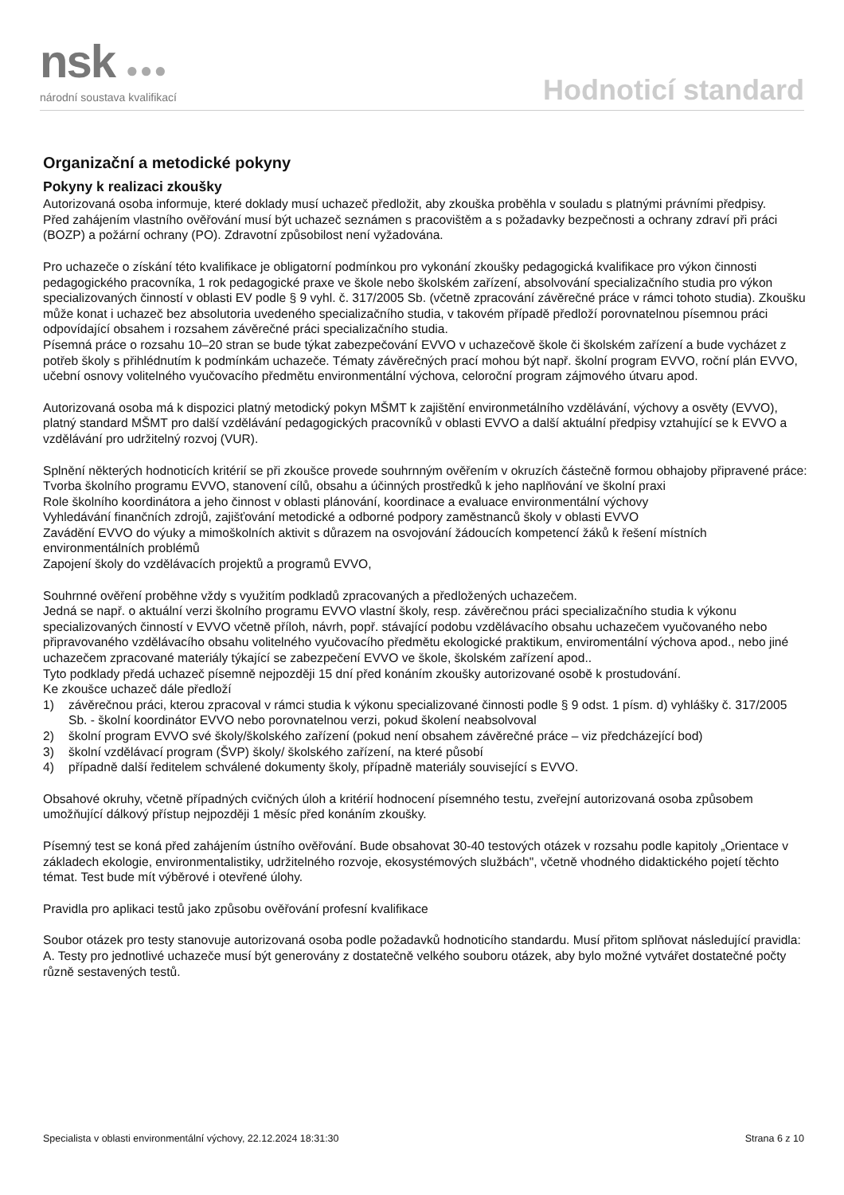nsk ●●●
národní soustava kvalifikací
Hodnoticí standard
Organizační a metodické pokyny
Pokyny k realizaci zkoušky
Autorizovaná osoba informuje, které doklady musí uchazeč předložit, aby zkouška proběhla v souladu s platnými právními předpisy.
Před zahájením vlastního ověřování musí být uchazeč seznámen s pracovištěm a s požadavky bezpečnosti a ochrany zdraví při práci (BOZP) a požární ochrany (PO). Zdravotní způsobilost není vyžadována.
Pro uchazeče o získání této kvalifikace je obligatorní podmínkou pro vykonání zkoušky pedagogická kvalifikace pro výkon činnosti pedagogického pracovníka, 1 rok pedagogické praxe ve škole nebo školském zařízení, absolvování specializačního studia pro výkon specializovaných činností v oblasti EV podle § 9 vyhl. č. 317/2005 Sb. (včetně zpracování závěrečné práce v rámci tohoto studia). Zkoušku může konat i uchazeč bez absolutoria uvedeného specializačního studia, v takovém případě předloží porovnatelnou písemnou práci odpovídající obsahem i rozsahem závěrečné práci specializačního studia.
Písemná práce o rozsahu 10–20 stran se bude týkat zabezpečování EVVO v uchazečově škole či školském zařízení a bude vycházet z potřeb školy s přihlédnutím k podmínkám uchazeče. Tématy závěrečných prací mohou být např. školní program EVVO, roční plán EVVO, učební osnovy volitelného vyučovacího předmětu environmentální výchova, celoroční program zájmového útvaru apod.
Autorizovaná osoba má k dispozici platný metodický pokyn MŠMT k zajištění environmetálního vzdělávání, výchovy a osvěty (EVVO), platný standard MŠMT pro další vzdělávání pedagogických pracovníků v oblasti EVVO a další aktuální předpisy vztahující se k EVVO a vzdělávání pro udržitelný rozvoj (VUR).
Splnění některých hodnoticích kritérií se při zkoušce provede souhrnným ověřením v okruzích částečně formou obhajoby připravené práce:
Tvorba školního programu EVVO, stanovení cílů, obsahu a účinných prostředků k jeho naplňování ve školní praxi
Role školního koordinátora a jeho činnost v oblasti plánování, koordinace a evaluace environmentální výchovy
Vyhledávání finančních zdrojů, zajišťování metodické a odborné podpory zaměstnanců školy v oblasti EVVO
Zavádění EVVO do výuky a mimoškolních aktivit s důrazem na osvojování žádoucích kompetencí žáků k řešení místních environmentálních problémů
Zapojení školy do vzdělávacích projektů a programů EVVO,
Souhrnné ověření proběhne vždy s využitím podkladů zpracovaných a předložených uchazečem.
Jedná se např. o aktuální verzi školního programu EVVO vlastní školy, resp. závěrečnou práci specializačního studia k výkonu specializovaných činností v EVVO včetně příloh, návrh, popř. stávající podobu vzdělávacího obsahu uchazečem vyučovaného nebo připravovaného vzdělávacího obsahu volitelného vyučovacího předmětu ekologické praktikum, enviromentální výchova apod., nebo jiné uchazečem zpracované materiály týkající se zabezpečení EVVO ve škole, školském zařízení apod..
Tyto podklady předá uchazeč písemně nejpozději 15 dní před konáním zkoušky autorizované osobě k prostudování.
Ke zkoušce uchazeč dále předloží
1) závěrečnou práci, kterou zpracoval v rámci studia k výkonu specializované činnosti podle § 9 odst. 1 písm. d) vyhlášky č. 317/2005 Sb. - školní koordinátor EVVO nebo porovnatelnou verzi, pokud školení neabsolvoval
2) školní program EVVO své školy/školského zařízení (pokud není obsahem závěrečné práce – viz předcházející bod)
3) školní vzdělávací program (ŠVP) školy/ školského zařízení, na které působí
4) případně další ředitelem schválené dokumenty školy, případně materiály související s EVVO.
Obsahové okruhy, včetně případných cvičných úloh a kritérií hodnocení písemného testu, zveřejní autorizovaná osoba způsobem umožňující dálkový přístup nejpozději 1 měsíc před konáním zkoušky.
Písemný test se koná před zahájením ústního ověřování. Bude obsahovat 30-40 testových otázek v rozsahu podle kapitoly „Orientace v základech ekologie, environmentalistiky, udržitelného rozvoje, ekosystémových službách", včetně vhodného didaktického pojetí těchto témat. Test bude mít výběrové i otevřené úlohy.
Pravidla pro aplikaci testů jako způsobu ověřování profesní kvalifikace
Soubor otázek pro testy stanovuje autorizovaná osoba podle požadavků hodnoticího standardu. Musí přitom splňovat následující pravidla:
A. Testy pro jednotlivé uchazeče musí být generovány z dostatečně velkého souboru otázek, aby bylo možné vytvářet dostatečné počty různě sestavených testů.
Specialista v oblasti environmentální výchovy, 22.12.2024 18:31:30 Strana 6 z 10